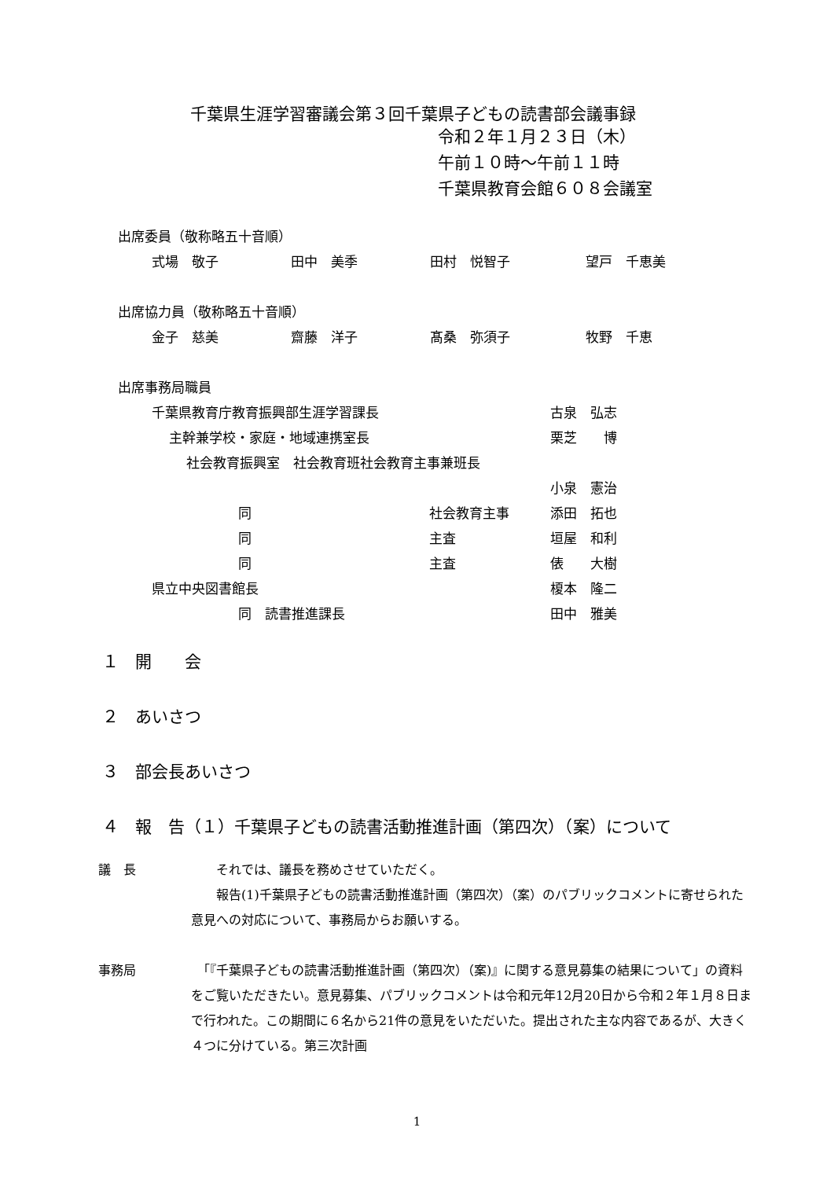千葉県生涯学習審議会第３回千葉県子どもの読書部会議事録
令和２年１月２３日（木）
午前１０時～午前１１時
千葉県教育会館６０８会議室
出席委員（敬称略五十音順）
式場　敬子 田中　美季 田村　悦智子 望戸　千恵美
出席協力員（敬称略五十音順）
金子　慈美 齋藤　洋子 髙桑　弥須子 牧野　千恵
出席事務局職員
千葉県教育庁教育振興部生涯学習課長 古泉　弘志
主幹兼学校・家庭・地域連携室長 栗芝　　博
社会教育振興室　社会教育班社会教育主事兼班長
小泉　憲治
同 社会教育主事 添田　拓也
同 主査 垣屋　和利
同 主査 俵　　大樹
県立中央図書館長 榎本　隆二
同　読書推進課長 田中　雅美
１　開　　会
２　あいさつ
３　部会長あいさつ
４　報　告（１）千葉県子どもの読書活動推進計画（第四次）（案）について
議　長 　　それでは、議長を務めさせていただく。
　　報告(1)千葉県子どもの読書活動推進計画（第四次）（案）のパブリックコメントに寄せられた意見への対応について、事務局からお願いする。
事務局 　「『千葉県子どもの読書活動推進計画（第四次）（案)』に関する意見募集の結果について」の資料をご覧いただきたい。意見募集、パブリックコメントは令和元年12月20日から令和２年１月８日まで行われた。この期間に６名から21件の意見をいただいた。提出された主な内容であるが、大きく４つに分けている。第三次計画
1